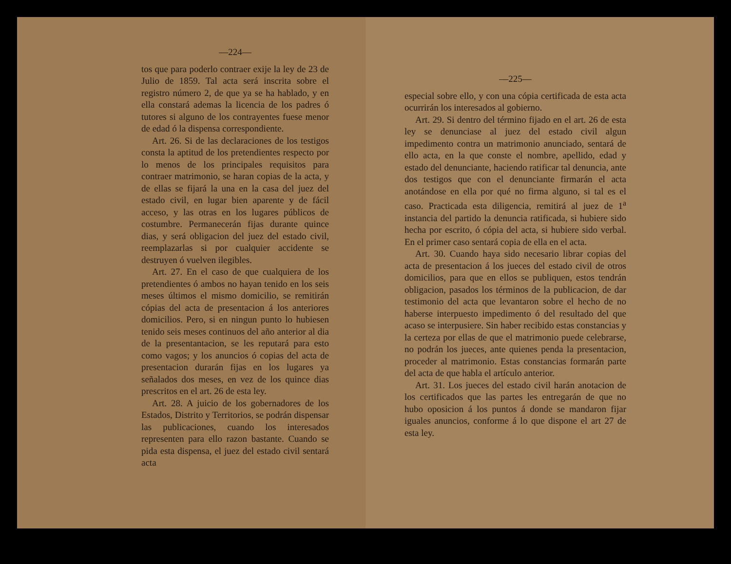—224—
tos que para poderlo contraer exije la ley de 23 de Julio de 1859. Tal acta será inscrita sobre el registro número 2, de que ya se ha hablado, y en ella constará ademas la licencia de los padres ó tutores si alguno de los contrayentes fuese menor de edad ó la dispensa correspondiente.
Art. 26. Si de las declaraciones de los testigos consta la aptitud de los pretendientes respecto por lo menos de los principales requisitos para contraer matrimonio, se haran copias de la acta, y de ellas se fijará la una en la casa del juez del estado civil, en lugar bien aparente y de fácil acceso, y las otras en los lugares públicos de costumbre. Permanecerán fijas durante quince dias, y será obligacion del juez del estado civil, reemplazarlas si por cualquier accidente se destruyen ó vuelven ilegibles.
Art. 27. En el caso de que cualquiera de los pretendientes ó ambos no hayan tenido en los seis meses últimos el mismo domicilio, se remitirán cópias del acta de presentacion á los anteriores domicilios. Pero, si en ningun punto lo hubiesen tenido seis meses continuos del año anterior al dia de la presentantacion, se les reputará para esto como vagos; y los anuncios ó copias del acta de presentacion durarán fijas en los lugares ya señalados dos meses, en vez de los quince dias prescritos en el art. 26 de esta ley.
Art. 28. A juicio de los gobernadores de los Estados, Distrito y Territorios, se podrán dispensar las publicaciones, cuando los interesados representen para ello razon bastante. Cuando se pida esta dispensa, el juez del estado civil sentará acta
—225—
especial sobre ello, y con una cópia certificada de esta acta ocurrirán los interesados al gobierno.
Art. 29. Si dentro del término fijado en el art. 26 de esta ley se denunciase al juez del estado civil algun impedimento contra un matrimonio anunciado, sentará de ello acta, en la que conste el nombre, apellido, edad y estado del denunciante, haciendo ratificar tal denuncia, ante dos testigos que con el denunciante firmarán el acta anotándose en ella por qué no firma alguno, si tal es el caso. Practicada esta diligencia, remitirá al juez de 1<sup>a</sup> instancia del partido la denuncia ratificada, si hubiere sido hecha por escrito, ó cópia del acta, si hubiere sido verbal. En el primer caso sentará copia de ella en el acta.
Art. 30. Cuando haya sido necesario librar copias del acta de presentacion á los jueces del estado civil de otros domicilios, para que en ellos se publiquen, estos tendrán obligacion, pasados los términos de la publicacion, de dar testimonio del acta que levantaron sobre el hecho de no haberse interpuesto impedimento ó del resultado del que acaso se interpusiere. Sin haber recibido estas constancias y la certeza por ellas de que el matrimonio puede celebrarse, no podrán los jueces, ante quienes penda la presentacion, proceder al matrimonio. Estas constancias formarán parte del acta de que habla el artículo anterior.
Art. 31. Los jueces del estado civil harán anotacion de los certificados que las partes les entregarán de que no hubo oposicion á los puntos á donde se mandaron fijar iguales anuncios, conforme á lo que dispone el art 27 de esta ley.